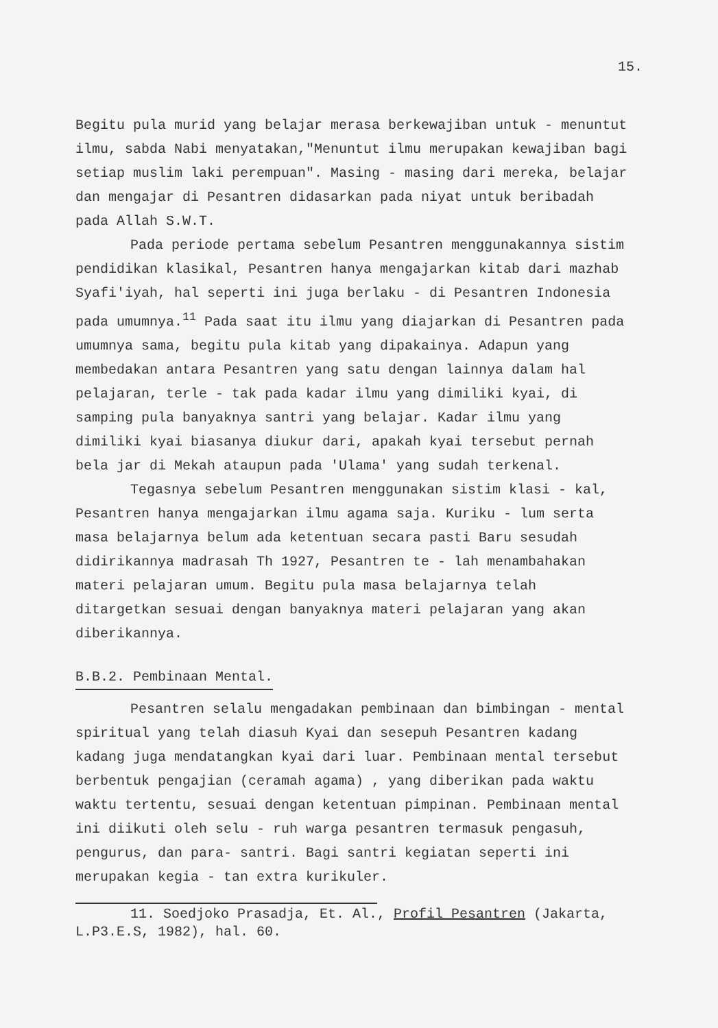15.
Begitu pula murid yang belajar merasa berkewajiban untuk - menuntut ilmu, sabda Nabi menyatakan,"Menuntut ilmu merupakan kewajiban bagi setiap muslim laki perempuan". Masing - masing dari mereka, belajar dan mengajar di Pesantren didasarkan pada niyat untuk beribadah pada Allah S.W.T.
Pada periode pertama sebelum Pesantren menggunakannya sistim pendidikan klasikal, Pesantren hanya mengajarkan kitab dari mazhab Syafi'iyah, hal seperti ini juga berlaku - di Pesantren Indonesia pada umumnya.<sup>11</sup> Pada saat itu ilmu yang diajarkan di Pesantren pada umumnya sama, begitu pula kitab yang dipakainya. Adapun yang membedakan antara Pesantren yang satu dengan lainnya dalam hal pelajaran, terle - tak pada kadar ilmu yang dimiliki kyai, di samping pula banyaknya santri yang belajar. Kadar ilmu yang dimiliki kyai biasanya diukur dari, apakah kyai tersebut pernah bela jar di Mekah ataupun pada 'Ulama' yang sudah terkenal.
Tegasnya sebelum Pesantren menggunakan sistim klasi - kal, Pesantren hanya mengajarkan ilmu agama saja. Kuriku - lum serta masa belajarnya belum ada ketentuan secara pasti Baru sesudah didirikannya madrasah Th 1927, Pesantren te - lah menambahakan materi pelajaran umum. Begitu pula masa belajarnya telah ditargetkan sesuai dengan banyaknya materi pelajaran yang akan diberikannya.
B.B.2. Pembinaan Mental.
Pesantren selalu mengadakan pembinaan dan bimbingan - mental spiritual yang telah diasuh Kyai dan sesepuh Pesantren kadang kadang juga mendatangkan kyai dari luar. Pembinaan mental tersebut berbentuk pengajian (ceramah agama) , yang diberikan pada waktu waktu tertentu, sesuai dengan ketentuan pimpinan. Pembinaan mental ini diikuti oleh selu - ruh warga pesantren termasuk pengasuh, pengurus, dan para- santri. Bagi santri kegiatan seperti ini merupakan kegia - tan extra kurikuler.
11. Soedjoko Prasadja, Et. Al., Profil Pesantren (Jakarta, L.P3.E.S, 1982), hal. 60.